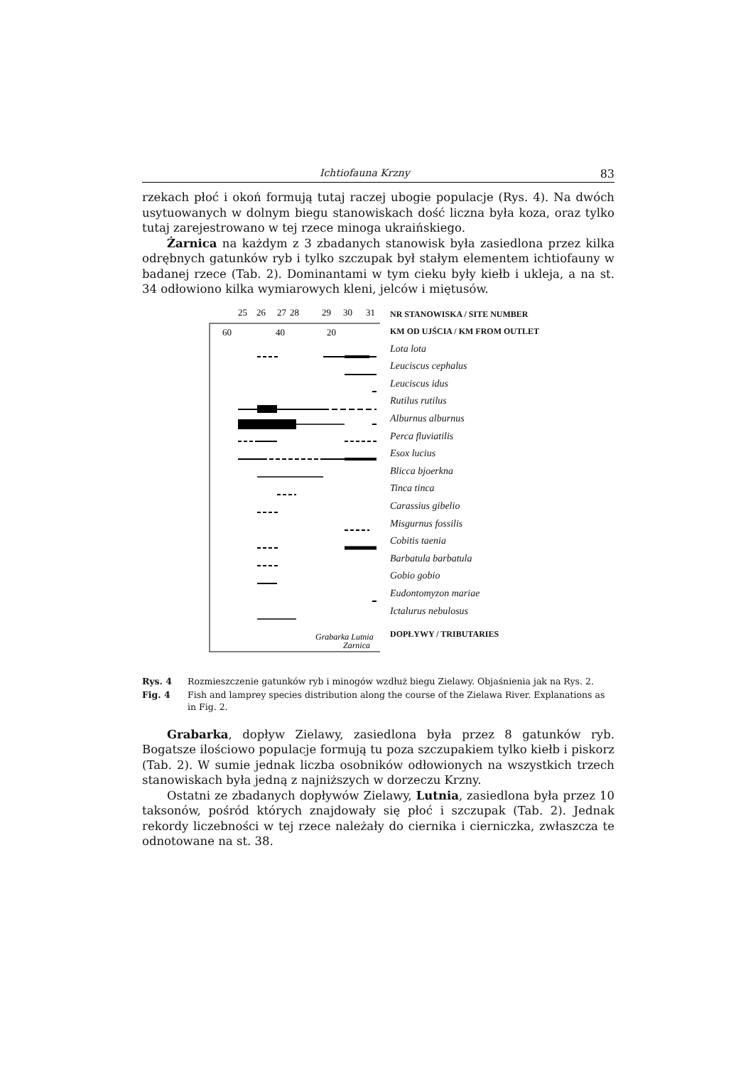Ichtiofauna Krzny 83
rzekach płoć i okoń formują tutaj raczej ubogie populacje (Rys. 4). Na dwóch usytuowanych w dolnym biegu stanowiskach dość liczna była koza, oraz tylko tutaj zarejestrowano w tej rzece minoga ukraińskiego.
Żarnica na każdym z 3 zbadanych stanowisk była zasiedlona przez kilka odrębnych gatunków ryb i tylko szczupak był stałym elementem ichtiofauny w badanej rzece (Tab. 2). Dominantami w tym cieku były kiełb i ukleja, a na st. 34 odłowiono kilka wymiarowych kleni, jelców i miętusów.
25
26
27
28
29
30
31
60
40
20
Grabarka Lutnia
Zarnica
NR STANOWISKA / SITE NUMBER
KM OD UJŚCIA / KM FROM OUTLET
Lota lota
Leuciscus cephalus
Leuciscus idus
Rutilus rutilus
Alburnus alburnus
Perca fluviatilis
Esox lucius
Blicca bjoerkna
Tinca tinca
Carassius gibelio
Misgurnus fossilis
Cobitis taenia
Barbatula barbatula
Gobio gobio
Eudontomyzon mariae
Ictalurus nebulosus
DOPŁYWY / TRIBUTARIES
Rys. 4 Rozmieszczenie gatunków ryb i minogów wzdłuż biegu Zielawy. Objaśnienia jak na Rys. 2.
Fig. 4 Fish and lamprey species distribution along the course of the Zielawa River. Explanations as in Fig. 2.
Grabarka, dopływ Zielawy, zasiedlona była przez 8 gatunków ryb. Bogatsze ilościowo populacje formują tu poza szczupakiem tylko kiełb i piskorz (Tab. 2). W sumie jednak liczba osobników odłowionych na wszystkich trzech stanowiskach była jedną z najniższych w dorzeczu Krzny.
Ostatni ze zbadanych dopływów Zielawy, Lutnia, zasiedlona była przez 10 taksonów, pośród których znajdowały się płoć i szczupak (Tab. 2). Jednak rekordy liczebności w tej rzece należały do ciernika i cierniczka, zwłaszcza te odnotowane na st. 38.